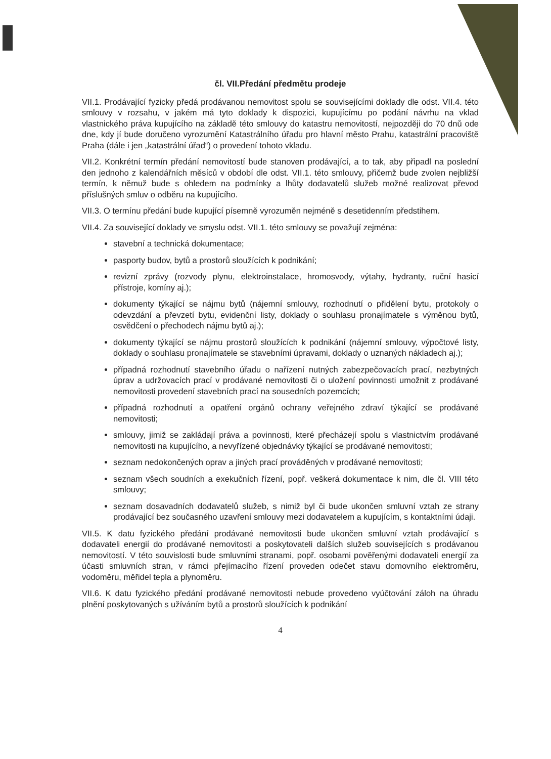čl. VII.Předání předmětu prodeje
VII.1. Prodávající fyzicky předá prodávanou nemovitost spolu se souvisejícími doklady dle odst. VII.4. této smlouvy v rozsahu, v jakém má tyto doklady k dispozici, kupujícímu po podání návrhu na vklad vlastnického práva kupujícího na základě této smlouvy do katastru nemovitostí, nejpozději do 70 dnů ode dne, kdy jí bude doručeno vyrozumění Katastrálního úřadu pro hlavní město Prahu, katastrální pracoviště Praha (dále i jen „katastrální úřad“) o provedení tohoto vkladu.
VII.2. Konkrétní termín předání nemovitostí bude stanoven prodávající, a to tak, aby připadl na poslední den jednoho z kalendářních měsíců v období dle odst. VII.1. této smlouvy, přičemž bude zvolen nejbližší termín, k němuž bude s ohledem na podmínky a lhůty dodavatelů služeb možné realizovat převod příslušných smluv o odběru na kupujícího.
VII.3. O termínu předání bude kupující písemně vyrozuměn nejméně s desetidenním předstihem.
VII.4. Za související doklady ve smyslu odst. VII.1. této smlouvy se považují zejména:
stavební a technická dokumentace;
pasporty budov, bytů a prostorů sloužících k podnikání;
revizní zprávy (rozvody plynu, elektroinstalace, hromosvody, výtahy, hydranty, ruční hasicí přístroje, komíny aj.);
dokumenty týkající se nájmu bytů (nájemní smlouvy, rozhodnutí o přidělení bytu, protokoly o odevzdání a převzetí bytu, evidenční listy, doklady o souhlasu pronajímatele s výměnou bytů, osvědčení o přechodech nájmu bytů aj.);
dokumenty týkající se nájmu prostorů sloužících k podnikání (nájemní smlouvy, výpočtové listy, doklady o souhlasu pronajímatele se stavebními úpravami, doklady o uznaných nákladech aj.);
případná rozhodnutí stavebního úřadu o nařízení nutných zabezpečovacích prací, nezbytných úprav a udržovacích prací v prodávané nemovitosti či o uložení povinnosti umožnit z prodávané nemovitosti provedení stavebních prací na sousedních pozemcích;
případná rozhodnutí a opatření orgánů ochrany veřejného zdraví týkající se prodávané nemovitosti;
smlouvy, jimiž se zakládají práva a povinnosti, které přecházejí spolu s vlastnictvím prodávané nemovitosti na kupujícího, a nevyřízené objednávky týkající se prodávané nemovitosti;
seznam nedokončených oprav a jiných prací prováděných v prodávané nemovitosti;
seznam všech soudních a exekučních řízení, popř. veškerá dokumentace k nim, dle čl. VIII této smlouvy;
seznam dosavadních dodavatelů služeb, s nimiž byl či bude ukončen smluvní vztah ze strany prodávající bez současného uzavření smlouvy mezi dodavatelem a kupujícím, s kontaktními údaji.
VII.5. K datu fyzického předání prodávané nemovitosti bude ukončen smluvní vztah prodávající s dodavateli energií do prodávané nemovitosti a poskytovateli dalších služeb souvisejících s prodávanou nemovitostí. V této souvislosti bude smluvními stranami, popř. osobami pověřenými dodavateli energií za účasti smluvních stran, v rámci přejímacího řízení proveden odečet stavu domovního elektroměru, vodoměru, měřidel tepla a plynoměru.
VII.6. K datu fyzického předání prodávané nemovitosti nebude provedeno vyúčtování záloh na úhradu plnění poskytovaných s užíváním bytů a prostorů sloužících k podnikání
4